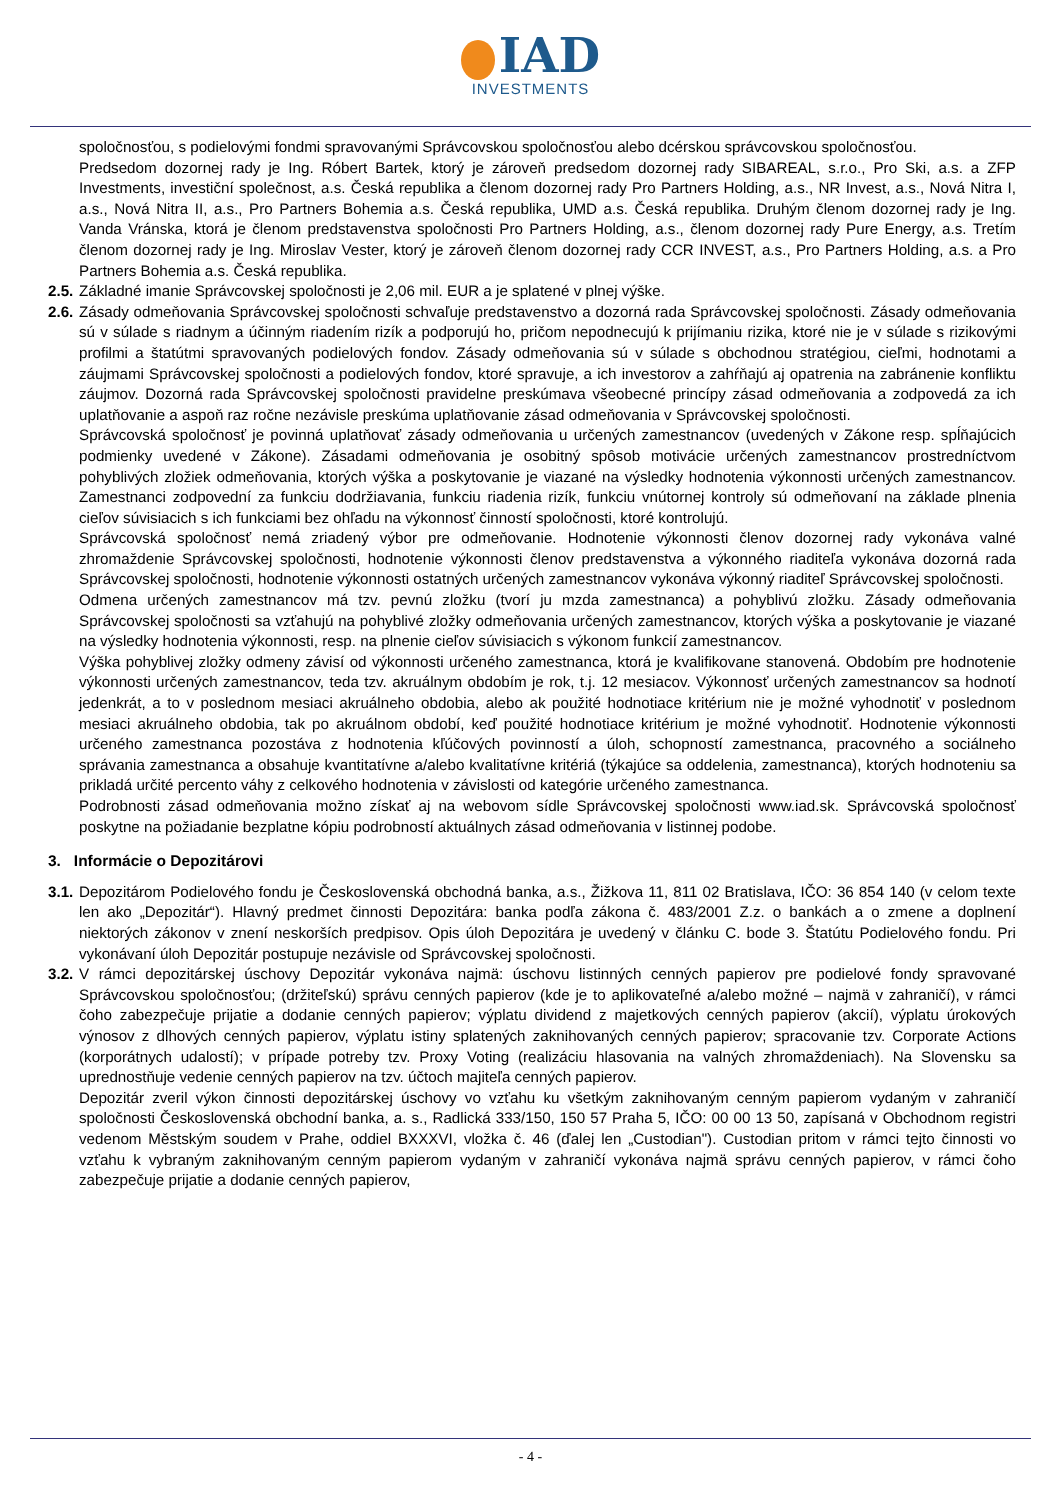IAD
INVESTMENTS
spoločnosťou, s podielovými fondmi spravovanými Správcovskou spoločnosťou alebo dcérskou správcovskou spoločnosťou.
Predsedom dozornej rady je Ing. Róbert Bartek, ktorý je zároveň predsedom dozornej rady SIBAREAL, s.r.o., Pro Ski, a.s. a ZFP Investments, investiční společnost, a.s. Česká republika a členom dozornej rady Pro Partners Holding, a.s., NR Invest, a.s., Nová Nitra I, a.s., Nová Nitra II, a.s., Pro Partners Bohemia a.s. Česká republika, UMD a.s. Česká republika. Druhým členom dozornej rady je Ing. Vanda Vránska, ktorá je členom predstavenstva spoločnosti Pro Partners Holding, a.s., členom dozornej rady Pure Energy, a.s. Tretím členom dozornej rady je Ing. Miroslav Vester, ktorý je zároveň členom dozornej rady CCR INVEST, a.s., Pro Partners Holding, a.s. a Pro Partners Bohemia a.s. Česká republika.
2.5.
Základné imanie Správcovskej spoločnosti je 2,06 mil. EUR a je splatené v plnej výške.
2.6.
Zásady odmeňovania Správcovskej spoločnosti schvaľuje predstavenstvo a dozorná rada Správcovskej spoločnosti. Zásady odmeňovania sú v súlade s riadnym a účinným riadením rizík a podporujú ho, pričom nepodnecujú k prijímaniu rizika, ktoré nie je v súlade s rizikovými profilmi a štatútmi spravovaných podielových fondov. Zásady odmeňovania sú v súlade s obchodnou stratégiou, cieľmi, hodnotami a záujmami Správcovskej spoločnosti a podielových fondov, ktoré spravuje, a ich investorov a zahŕňajú aj opatrenia na zabránenie konfliktu záujmov. Dozorná rada Správcovskej spoločnosti pravidelne preskúmava všeobecné princípy zásad odmeňovania a zodpovedá za ich uplatňovanie a aspoň raz ročne nezávisle preskúma uplatňovanie zásad odmeňovania v Správcovskej spoločnosti.
Správcovská spoločnosť je povinná uplatňovať zásady odmeňovania u určených zamestnancov (uvedených v Zákone resp. spĺňajúcich podmienky uvedené v Zákone). Zásadami odmeňovania je osobitný spôsob motivácie určených zamestnancov prostredníctvom pohyblivých zložiek odmeňovania, ktorých výška a poskytovanie je viazané na výsledky hodnotenia výkonnosti určených zamestnancov. Zamestnanci zodpovední za funkciu dodržiavania, funkciu riadenia rizík, funkciu vnútornej kontroly sú odmeňovaní na základe plnenia cieľov súvisiacich s ich funkciami bez ohľadu na výkonnosť činností spoločnosti, ktoré kontrolujú.
Správcovská spoločnosť nemá zriadený výbor pre odmeňovanie. Hodnotenie výkonnosti členov dozornej rady vykonáva valné zhromaždenie Správcovskej spoločnosti, hodnotenie výkonnosti členov predstavenstva a výkonného riaditeľa vykonáva dozorná rada Správcovskej spoločnosti, hodnotenie výkonnosti ostatných určených zamestnancov vykonáva výkonný riaditeľ Správcovskej spoločnosti.
Odmena určených zamestnancov má tzv. pevnú zložku (tvorí ju mzda zamestnanca) a pohyblivú zložku. Zásady odmeňovania Správcovskej spoločnosti sa vzťahujú na pohyblivé zložky odmeňovania určených zamestnancov, ktorých výška a poskytovanie je viazané na výsledky hodnotenia výkonnosti, resp. na plnenie cieľov súvisiacich s výkonom funkcií zamestnancov.
Výška pohyblivej zložky odmeny závisí od výkonnosti určeného zamestnanca, ktorá je kvalifikovane stanovená. Obdobím pre hodnotenie výkonnosti určených zamestnancov, teda tzv. akruálnym obdobím je rok, t.j. 12 mesiacov. Výkonnosť určených zamestnancov sa hodnotí jedenkrát, a to v poslednom mesiaci akruálneho obdobia, alebo ak použité hodnotiace kritérium nie je možné vyhodnotiť v poslednom mesiaci akruálneho obdobia, tak po akruálnom období, keď použité hodnotiace kritérium je možné vyhodnotiť. Hodnotenie výkonnosti určeného zamestnanca pozostáva z hodnotenia kľúčových povinností a úloh, schopností zamestnanca, pracovného a sociálneho správania zamestnanca a obsahuje kvantitatívne a/alebo kvalitatívne kritériá (týkajúce sa oddelenia, zamestnanca), ktorých hodnoteniu sa prikladá určité percento váhy z celkového hodnotenia v závislosti od kategórie určeného zamestnanca.
Podrobnosti zásad odmeňovania možno získať aj na webovom sídle Správcovskej spoločnosti www.iad.sk. Správcovská spoločnosť poskytne na požiadanie bezplatne kópiu podrobností aktuálnych zásad odmeňovania v listinnej podobe.
3. Informácie o Depozitárovi
3.1.
Depozitárom Podielového fondu je Československá obchodná banka, a.s., Žižkova 11, 811 02 Bratislava, IČO: 36 854 140 (v celom texte len ako „Depozitár“). Hlavný predmet činnosti Depozitára: banka podľa zákona č. 483/2001 Z.z. o bankách a o zmene a doplnení niektorých zákonov v znení neskorších predpisov. Opis úloh Depozitára je uvedený v článku C. bode 3. Štatútu Podielového fondu. Pri vykonávaní úloh Depozitár postupuje nezávisle od Správcovskej spoločnosti.
3.2.
V rámci depozitárskej úschovy Depozitár vykonáva najmä: úschovu listinných cenných papierov pre podielové fondy spravované Správcovskou spoločnosťou; (držiteľskú) správu cenných papierov (kde je to aplikovateľné a/alebo možné – najmä v zahraničí), v rámci čoho zabezpečuje prijatie a dodanie cenných papierov; výplatu dividend z majetkových cenných papierov (akcií), výplatu úrokových výnosov z dlhových cenných papierov, výplatu istiny splatených zaknihovaných cenných papierov; spracovanie tzv. Corporate Actions (korporátnych udalostí); v prípade potreby tzv. Proxy Voting (realizáciu hlasovania na valných zhromaždeniach). Na Slovensku sa uprednostňuje vedenie cenných papierov na tzv. účtoch majiteľa cenných papierov.
Depozitár zveril výkon činnosti depozitárskej úschovy vo vzťahu ku všetkým zaknihovaným cenným papierom vydaným v zahraničí spoločnosti Československá obchodní banka, a. s., Radlická 333/150, 150 57 Praha 5, IČO: 00 00 13 50, zapísaná v Obchodnom registri vedenom Městským soudem v Prahe, oddiel BXXXVI, vložka č. 46 (ďalej len „Custodian"). Custodian pritom v rámci tejto činnosti vo vzťahu k vybraným zaknihovaným cenným papierom vydaným v zahraničí vykonáva najmä správu cenných papierov, v rámci čoho zabezpečuje prijatie a dodanie cenných papierov,
- 4 -